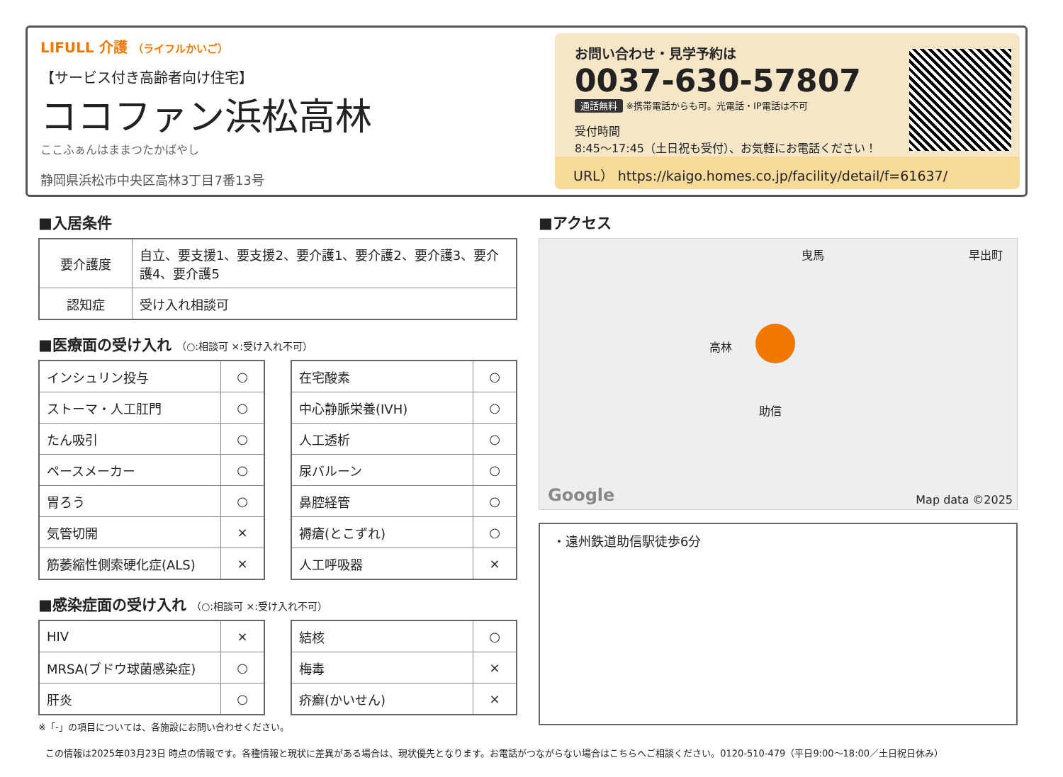LIFULL 介護 （ライフルかいご）
【サービス付き高齢者向け住宅】
ココファン浜松高林
ここふぁんはままつたかばやし
静岡県浜松市中央区高林3丁目7番13号
お問い合わせ・見学予約は
0037-630-57807
通話無料 ※携帯電話からも可。光電話・IP電話は不可
受付時間
8:45〜17:45（土日祝も受付）、お気軽にお電話ください！
URL） https://kaigo.homes.co.jp/facility/detail/f=61637/
■入居条件
| 要介護度 | 自立、要支援1、要支援2、要介護1、要介護2、要介護3、要介護4、要介護5 |
| 認知症 | 受け入れ相談可 |
■医療面の受け入れ （○:相談可 ×:受け入れ不可）
| インシュリン投与 | ○ |
| ストーマ・人工肛門 | ○ |
| たん吸引 | ○ |
| ペースメーカー | ○ |
| 胃ろう | ○ |
| 気管切開 | × |
| 筋萎縮性側索硬化症(ALS) | × |
| 在宅酸素 | ○ |
| 中心静脈栄養(IVH) | ○ |
| 人工透析 | ○ |
| 尿バルーン | ○ |
| 鼻腔経管 | ○ |
| 褥瘡(とこずれ) | ○ |
| 人工呼吸器 | × |
■感染症面の受け入れ （○:相談可 ×:受け入れ不可）
| HIV | × |
| MRSA(ブドウ球菌感染症) | ○ |
| 肝炎 | ○ |
| 結核 | ○ |
| 梅毒 | × |
| 疥癬(かいせん) | × |
※「-」の項目については、各施設にお問い合わせください。
■アクセス
曳馬 早出町
高林
助信
Google Map data ©2025
・遠州鉄道助信駅徒歩6分
この情報は2025年03月23日 時点の情報です。各種情報と現状に差異がある場合は、現状優先となります。お電話がつながらない場合はこちらへご相談ください。0120-510-479（平日9:00〜18:00／土日祝日休み）